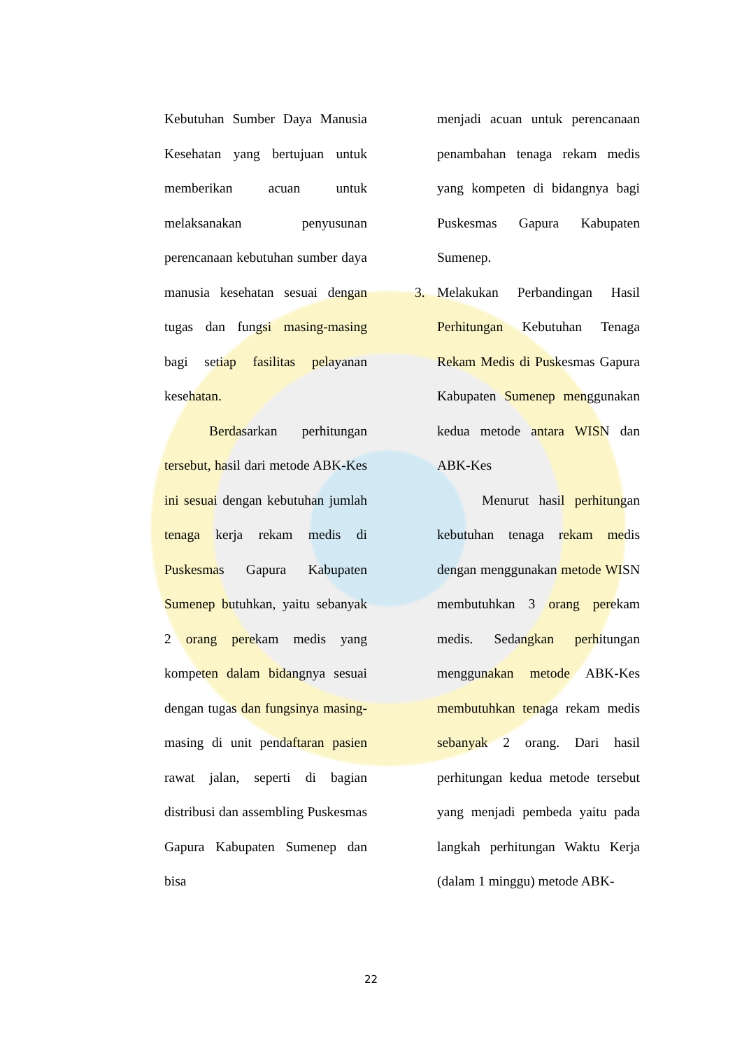Kebutuhan Sumber Daya Manusia Kesehatan yang bertujuan untuk memberikan acuan untuk melaksanakan penyusunan perencanaan kebutuhan sumber daya manusia kesehatan sesuai dengan tugas dan fungsi masing-masing bagi setiap fasilitas pelayanan kesehatan.
Berdasarkan perhitungan tersebut, hasil dari metode ABK-Kes ini sesuai dengan kebutuhan jumlah tenaga kerja rekam medis di Puskesmas Gapura Kabupaten Sumenep butuhkan, yaitu sebanyak 2 orang perekam medis yang kompeten dalam bidangnya sesuai dengan tugas dan fungsinya masing-masing di unit pendaftaran pasien rawat jalan, seperti di bagian distribusi dan assembling Puskesmas Gapura Kabupaten Sumenep dan bisa
menjadi acuan untuk perencanaan penambahan tenaga rekam medis yang kompeten di bidangnya bagi Puskesmas Gapura Kabupaten Sumenep.
3. Melakukan Perbandingan Hasil Perhitungan Kebutuhan Tenaga Rekam Medis di Puskesmas Gapura Kabupaten Sumenep menggunakan kedua metode antara WISN dan ABK-Kes
Menurut hasil perhitungan kebutuhan tenaga rekam medis dengan menggunakan metode WISN membutuhkan 3 orang perekam medis. Sedangkan perhitungan menggunakan metode ABK-Kes membutuhkan tenaga rekam medis sebanyak 2 orang. Dari hasil perhitungan kedua metode tersebut yang menjadi pembeda yaitu pada langkah perhitungan Waktu Kerja (dalam 1 minggu) metode ABK-
22